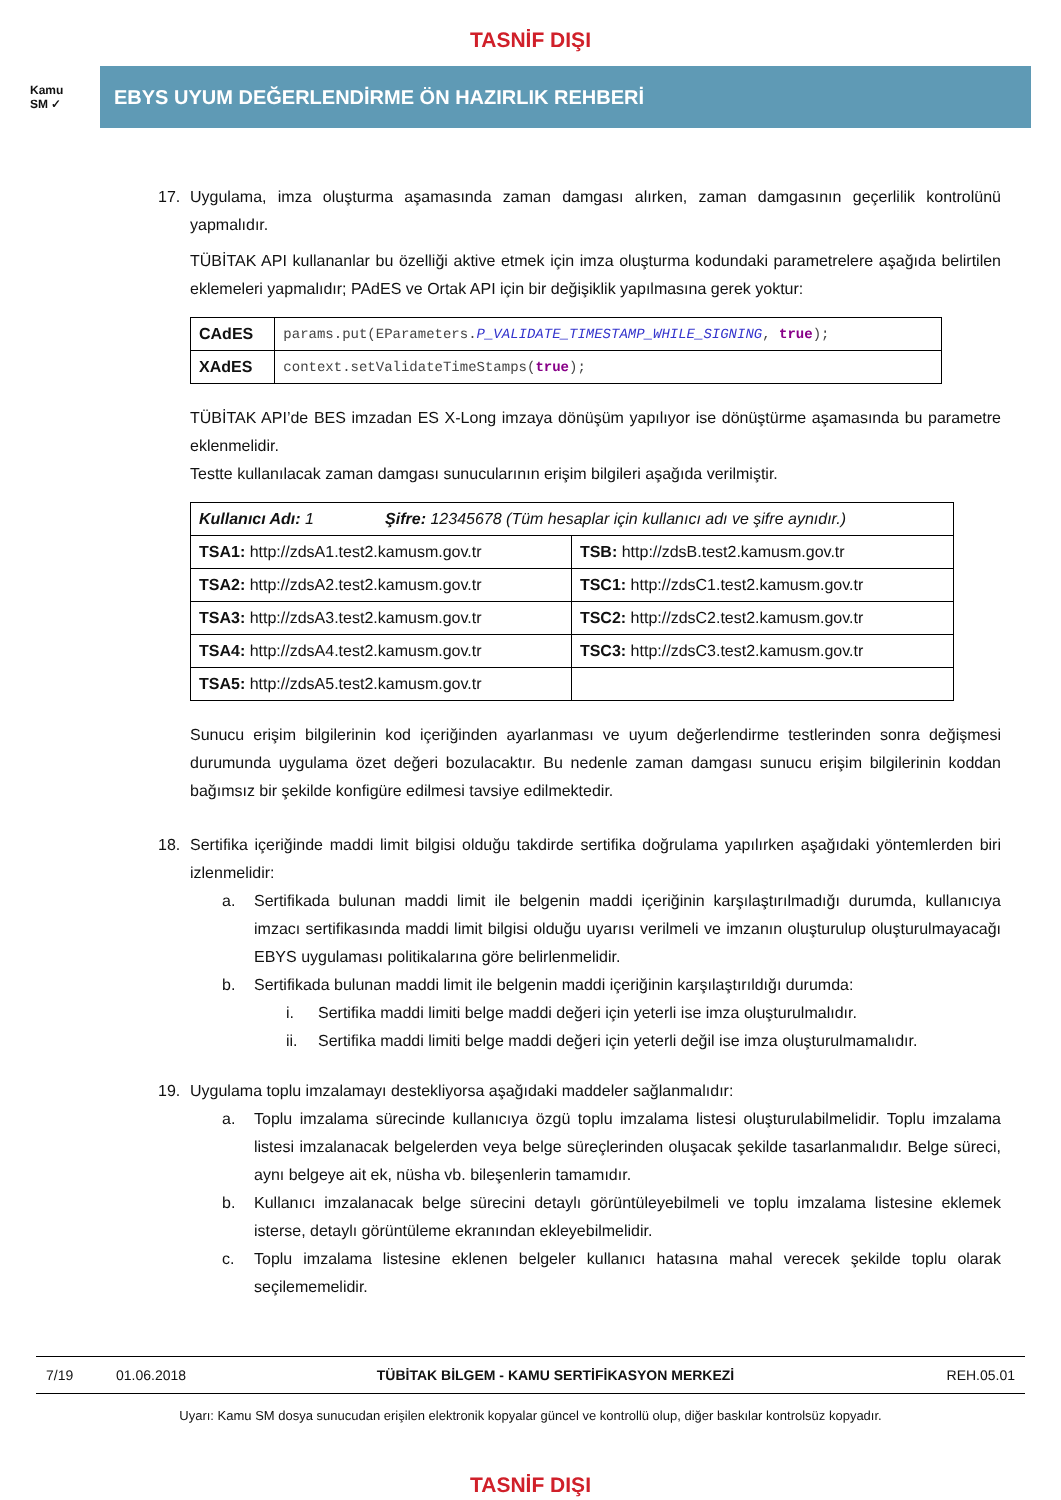TASNİF DIŞI
Kamu
SM ✓
EBYS UYUM DEĞERLENDİRME ÖN HAZIRLIK REHBERİ
17. Uygulama, imza oluşturma aşamasında zaman damgası alırken, zaman damgasının geçerlilik kontrolünü yapmalıdır.
TÜBİTAK API kullananlar bu özelliği aktive etmek için imza oluşturma kodundaki parametrelere aşağıda belirtilen eklemeleri yapmalıdır; PAdES ve Ortak API için bir değişiklik yapılmasına gerek yoktur:
| CAdES | params.put(EParameters. P_VALIDATE_TIMESTAMP_WHILE_SIGNING , true ); |
| XAdES | context.setValidateTimeStamps( true ); |
TÜBİTAK API’de BES imzadan ES X-Long imzaya dönüşüm yapılıyor ise dönüştürme aşamasında bu parametre eklenmelidir.
Testte kullanılacak zaman damgası sunucularının erişim bilgileri aşağıda verilmiştir.
| Kullanıcı Adı: 1 Şifre: 12345678 (Tüm hesaplar için kullanıcı adı ve şifre aynıdır.) | |
| TSA1: http://zdsA1.test2.kamusm.gov.tr | TSB: http://zdsB.test2.kamusm.gov.tr |
| TSA2: http://zdsA2.test2.kamusm.gov.tr | TSC1: http://zdsC1.test2.kamusm.gov.tr |
| TSA3: http://zdsA3.test2.kamusm.gov.tr | TSC2: http://zdsC2.test2.kamusm.gov.tr |
| TSA4: http://zdsA4.test2.kamusm.gov.tr | TSC3: http://zdsC3.test2.kamusm.gov.tr |
| TSA5: http://zdsA5.test2.kamusm.gov.tr | |
Sunucu erişim bilgilerinin kod içeriğinden ayarlanması ve uyum değerlendirme testlerinden sonra değişmesi durumunda uygulama özet değeri bozulacaktır. Bu nedenle zaman damgası sunucu erişim bilgilerinin koddan bağımsız bir şekilde konfigüre edilmesi tavsiye edilmektedir.
18. Sertifika içeriğinde maddi limit bilgisi olduğu takdirde sertifika doğrulama yapılırken aşağıdaki yöntemlerden biri izlenmelidir:
a. Sertifikada bulunan maddi limit ile belgenin maddi içeriğinin karşılaştırılmadığı durumda, kullanıcıya imzacı sertifikasında maddi limit bilgisi olduğu uyarısı verilmeli ve imzanın oluşturulup oluşturulmayacağı EBYS uygulaması politikalarına göre belirlenmelidir.
b. Sertifikada bulunan maddi limit ile belgenin maddi içeriğinin karşılaştırıldığı durumda:
i. Sertifika maddi limiti belge maddi değeri için yeterli ise imza oluşturulmalıdır.
ii. Sertifika maddi limiti belge maddi değeri için yeterli değil ise imza oluşturulmamalıdır.
19. Uygulama toplu imzalamayı destekliyorsa aşağıdaki maddeler sağlanmalıdır:
a. Toplu imzalama sürecinde kullanıcıya özgü toplu imzalama listesi oluşturulabilmelidir. Toplu imzalama listesi imzalanacak belgelerden veya belge süreçlerinden oluşacak şekilde tasarlanmalıdır. Belge süreci, aynı belgeye ait ek, nüsha vb. bileşenlerin tamamıdır.
b. Kullanıcı imzalanacak belge sürecini detaylı görüntüleyebilmeli ve toplu imzalama listesine eklemek isterse, detaylı görüntüleme ekranından ekleyebilmelidir.
c. Toplu imzalama listesine eklenen belgeler kullanıcı hatasına mahal verecek şekilde toplu olarak seçilememelidir.
7/19 01.06.2018 TÜBİTAK BİLGEM - KAMU SERTİFİKASYON MERKEZİ REH.05.01
Uyarı: Kamu SM dosya sunucudan erişilen elektronik kopyalar güncel ve kontrollü olup, diğer baskılar kontrolsüz kopyadır.
TASNİF DIŞI